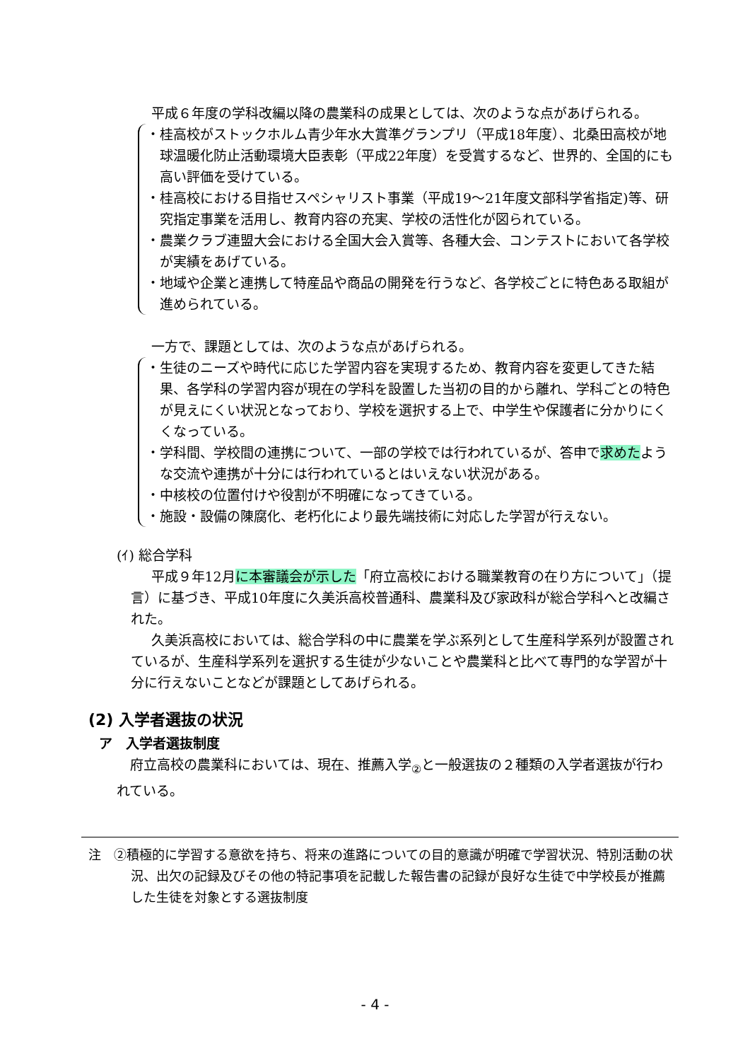平成６年度の学科改編以降の農業科の成果としては、次のような点があげられる。
・桂高校がストックホルム青少年水大賞準グランプリ（平成18年度）、北桑田高校が地球温暖化防止活動環境大臣表彰（平成22年度）を受賞するなど、世界的、全国的にも高い評価を受けている。
・桂高校における目指せスペシャリスト事業（平成19～21年度文部科学省指定)等、研究指定事業を活用し、教育内容の充実、学校の活性化が図られている。
・農業クラブ連盟大会における全国大会入賞等、各種大会、コンテストにおいて各学校が実績をあげている。
・地域や企業と連携して特産品や商品の開発を行うなど、各学校ごとに特色ある取組が進められている。
一方で、課題としては、次のような点があげられる。
・生徒のニーズや時代に応じた学習内容を実現するため、教育内容を変更してきた結果、各学科の学習内容が現在の学科を設置した当初の目的から離れ、学科ごとの特色が見えにくい状況となっており、学校を選択する上で、中学生や保護者に分かりにくくなっている。
・学科間、学校間の連携について、一部の学校では行われているが、答申で求めたような交流や連携が十分には行われているとはいえない状況がある。
・中核校の位置付けや役割が不明確になってきている。
・施設・設備の陳腐化、老朽化により最先端技術に対応した学習が行えない。
(ｲ) 総合学科
平成９年12月に本審議会が示した「府立高校における職業教育の在り方について」（提言）に基づき、平成10年度に久美浜高校普通科、農業科及び家政科が総合学科へと改編された。
久美浜高校においては、総合学科の中に農業を学ぶ系列として生産科学系列が設置されているが、生産科学系列を選択する生徒が少ないことや農業科と比べて専門的な学習が十分に行えないことなどが課題としてあげられる。
(2) 入学者選抜の状況
ア　入学者選抜制度
府立高校の農業科においては、現在、推薦入学<sub>②</sub>と一般選抜の２種類の入学者選抜が行われている。
注　②積極的に学習する意欲を持ち、将来の進路についての目的意識が明確で学習状況、特別活動の状況、出欠の記録及びその他の特記事項を記載した報告書の記録が良好な生徒で中学校長が推薦した生徒を対象とする選抜制度
- 4 -